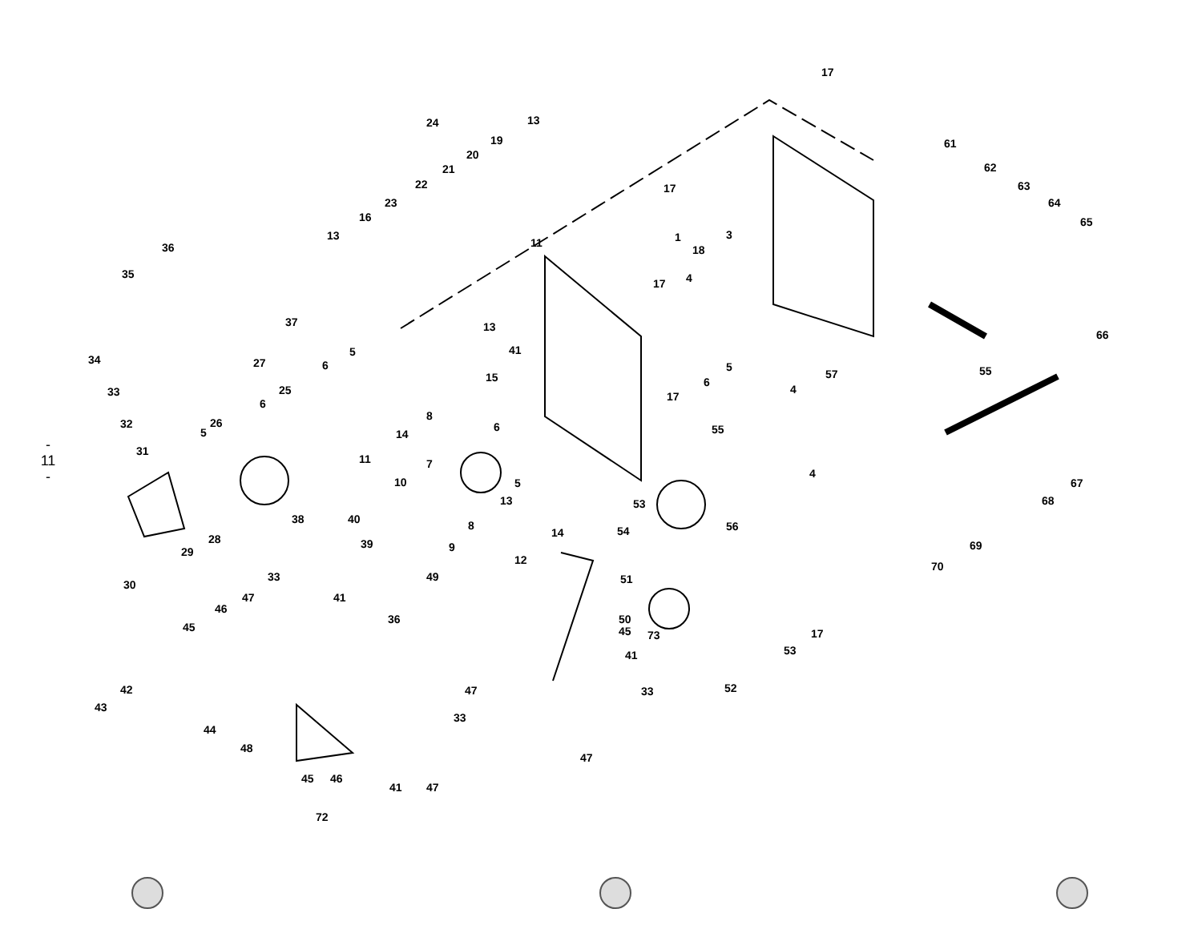- 11 -
17
13
24
19
20
21
22
23
17
61
62
63
64
65
16
13
11
1
18
3
36
35
17
4
37
13
66
41
5
34
27
6
5
55
15
6
57
33
25
17
4
6
8
32
26
6
55
14
5
31
11
7
4
5
67
10
53
13
68
38
40
8
56
14
54
28
39
9
29
69
12
70
49
51
30
33
41
47
46
50
45
36
45
73
17
41
53
42
33
47
52
43
33
44
48
47
45
46
41
47
72